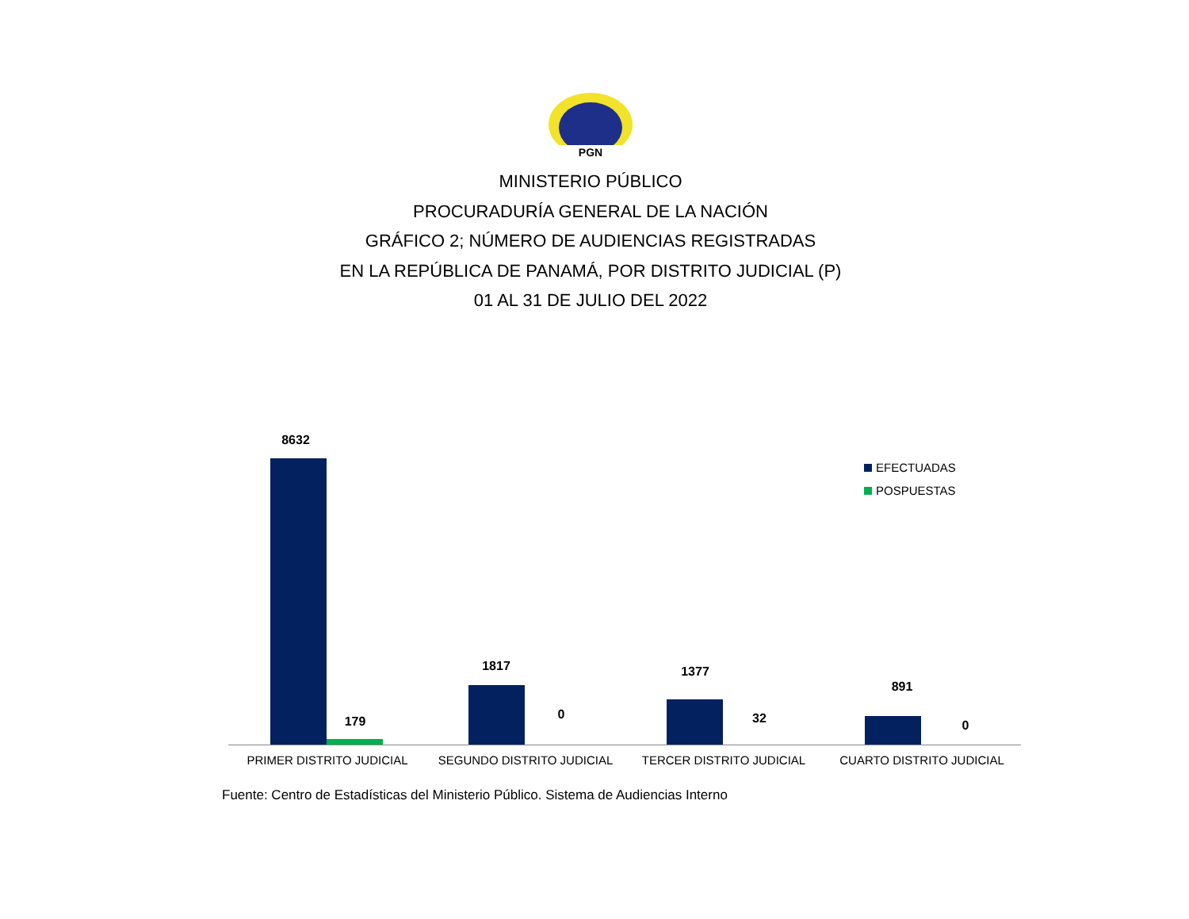PGN
MINISTERIO PÚBLICO
PROCURADURÍA GENERAL DE LA NACIÓN
GRÁFICO 2; NÚMERO DE AUDIENCIAS REGISTRADAS
EN LA REPÚBLICA DE PANAMÁ, POR DISTRITO JUDICIAL (P)
01 AL 31 DE JULIO DEL 2022
8632
179
1817
0
1377
32
891
0
PRIMER DISTRITO JUDICIAL SEGUNDO DISTRITO JUDICIAL TERCER DISTRITO JUDICIAL CUARTO DISTRITO JUDICIAL
EFECTUADAS
POSPUESTAS
Fuente: Centro de Estadísticas del Ministerio Público. Sistema de Audiencias Interno